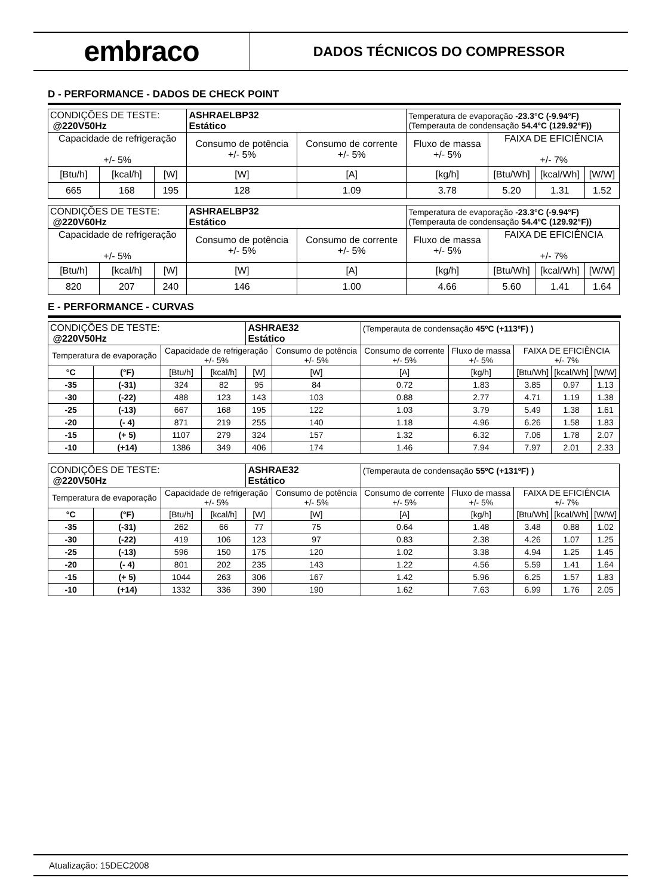embraco
DADOS TÉCNICOS DO COMPRESSOR
D - PERFORMANCE - DADOS DE CHECK POINT
| CONDIÇÕES DE TESTE: @220V50Hz | | | ASHRAELBP32 Estático | | Temperatura de evaporação -23.3°C (-9.94°F) (Temperauta de condensação 54.4°C (129.92°F)) | | | |
| Capacidade de refrigeração +/- 5% | | | Consumo de potência +/- 5% | Consumo de corrente +/- 5% | Fluxo de massa +/- 5% | FAIXA DE EFICIÊNCIA +/- 7% | | |
| [Btu/h] | [kcal/h] | [W] | [W] | [A] | [kg/h] | [Btu/Wh] | [kcal/Wh] | [W/W] |
| 665 | 168 | 195 | 128 | 1.09 | 3.78 | 5.20 | 1.31 | 1.52 |
| CONDIÇÕES DE TESTE: @220V60Hz | | | ASHRAELBP32 Estático | | Temperatura de evaporação -23.3°C (-9.94°F) (Temperauta de condensação 54.4°C (129.92°F)) | | | |
| Capacidade de refrigeração +/- 5% | | | Consumo de potência +/- 5% | Consumo de corrente +/- 5% | Fluxo de massa +/- 5% | FAIXA DE EFICIÊNCIA +/- 7% | | |
| [Btu/h] | [kcal/h] | [W] | [W] | [A] | [kg/h] | [Btu/Wh] | [kcal/Wh] | [W/W] |
| 820 | 207 | 240 | 146 | 1.00 | 4.66 | 5.60 | 1.41 | 1.64 |
E - PERFORMANCE - CURVAS
| CONDIÇÕES DE TESTE: @220V50Hz | | | | ASHRAE32 Estático | | (Temperauta de condensação 45ºC (+113ºF) ) | | | | |
| Temperatura de evaporação | | Capacidade de refrigeração +/- 5% | | | Consumo de potência +/- 5% | Consumo de corrente +/- 5% | Fluxo de massa +/- 5% | FAIXA DE EFICIÊNCIA +/- 7% | | |
| °C | (°F) | [Btu/h] | [kcal/h] | [W] | [W] | [A] | [kg/h] | [Btu/Wh] | [kcal/Wh] | [W/W] |
| -35 | (-31) | 324 | 82 | 95 | 84 | 0.72 | 1.83 | 3.85 | 0.97 | 1.13 |
| -30 | (-22) | 488 | 123 | 143 | 103 | 0.88 | 2.77 | 4.71 | 1.19 | 1.38 |
| -25 | (-13) | 667 | 168 | 195 | 122 | 1.03 | 3.79 | 5.49 | 1.38 | 1.61 |
| -20 | (- 4) | 871 | 219 | 255 | 140 | 1.18 | 4.96 | 6.26 | 1.58 | 1.83 |
| -15 | (+ 5) | 1107 | 279 | 324 | 157 | 1.32 | 6.32 | 7.06 | 1.78 | 2.07 |
| -10 | (+14) | 1386 | 349 | 406 | 174 | 1.46 | 7.94 | 7.97 | 2.01 | 2.33 |
| CONDIÇÕES DE TESTE: @220V50Hz | | | | ASHRAE32 Estático | | (Temperauta de condensação 55ºC (+131ºF) ) | | | | |
| Temperatura de evaporação | | Capacidade de refrigeração +/- 5% | | | Consumo de potência +/- 5% | Consumo de corrente +/- 5% | Fluxo de massa +/- 5% | FAIXA DE EFICIÊNCIA +/- 7% | | |
| °C | (°F) | [Btu/h] | [kcal/h] | [W] | [W] | [A] | [kg/h] | [Btu/Wh] | [kcal/Wh] | [W/W] |
| -35 | (-31) | 262 | 66 | 77 | 75 | 0.64 | 1.48 | 3.48 | 0.88 | 1.02 |
| -30 | (-22) | 419 | 106 | 123 | 97 | 0.83 | 2.38 | 4.26 | 1.07 | 1.25 |
| -25 | (-13) | 596 | 150 | 175 | 120 | 1.02 | 3.38 | 4.94 | 1.25 | 1.45 |
| -20 | (- 4) | 801 | 202 | 235 | 143 | 1.22 | 4.56 | 5.59 | 1.41 | 1.64 |
| -15 | (+ 5) | 1044 | 263 | 306 | 167 | 1.42 | 5.96 | 6.25 | 1.57 | 1.83 |
| -10 | (+14) | 1332 | 336 | 390 | 190 | 1.62 | 7.63 | 6.99 | 1.76 | 2.05 |
Atualização: 15DEC2008